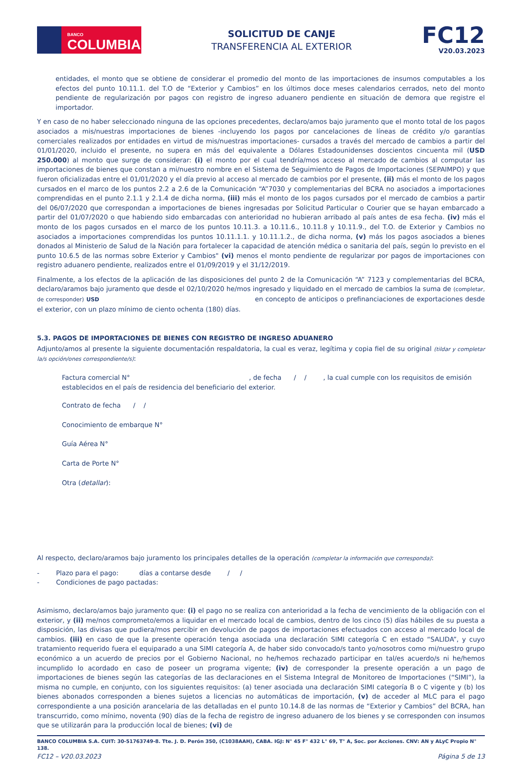BANCO
COLUMBIA
SOLICITUD DE CANJE
TRANSFERENCIA AL EXTERIOR
FC12
V20.03.2023
entidades, el monto que se obtiene de considerar el promedio del monto de las importaciones de insumos computables a los efectos del punto 10.11.1. del T.O de “Exterior y Cambios” en los últimos doce meses calendarios cerrados, neto del monto pendiente de regularización por pagos con registro de ingreso aduanero pendiente en situación de demora que registre el importador.
Y en caso de no haber seleccionado ninguna de las opciones precedentes, declaro/amos bajo juramento que el monto total de los pagos asociados a mis/nuestras importaciones de bienes -incluyendo los pagos por cancelaciones de líneas de crédito y/o garantías comerciales realizados por entidades en virtud de mis/nuestras importaciones- cursados a través del mercado de cambios a partir del 01/01/2020, incluido el presente, no supera en más del equivalente a Dólares Estadounidenses doscientos cincuenta mil (USD 250.000) al monto que surge de considerar: (i) el monto por el cual tendría/mos acceso al mercado de cambios al computar las importaciones de bienes que constan a mi/nuestro nombre en el Sistema de Seguimiento de Pagos de Importaciones (SEPAIMPO) y que fueron oficializadas entre el 01/01/2020 y el día previo al acceso al mercado de cambios por el presente, (ii) más el monto de los pagos cursados en el marco de los puntos 2.2 a 2.6 de la Comunicación “A”7030 y complementarias del BCRA no asociados a importaciones comprendidas en el punto 2.1.1 y 2.1.4 de dicha norma, (iii) más el monto de los pagos cursados por el mercado de cambios a partir del 06/07/2020 que correspondan a importaciones de bienes ingresadas por Solicitud Particular o Courier que se hayan embarcado a partir del 01/07/2020 o que habiendo sido embarcadas con anterioridad no hubieran arribado al país antes de esa fecha. (iv) más el monto de los pagos cursados en el marco de los puntos 10.11.3. a 10.11.6., 10.11.8 y 10.11.9., del T.O. de Exterior y Cambios no asociados a importaciones comprendidas los puntos 10.11.1.1. y 10.11.1.2., de dicha norma, (v) más los pagos asociados a bienes donados al Ministerio de Salud de la Nación para fortalecer la capacidad de atención médica o sanitaria del país, según lo previsto en el punto 10.6.5 de las normas sobre Exterior y Cambios" (vi) menos el monto pendiente de regularizar por pagos de importaciones con registro aduanero pendiente, realizados entre el 01/09/2019 y el 31/12/2019.
Finalmente, a los efectos de la aplicación de las disposiciones del punto 2 de la Comunicación “A” 7123 y complementarias del BCRA, declaro/aramos bajo juramento que desde el 02/10/2020 he/mos ingresado y liquidado en el mercado de cambios la suma de (completar, de corresponder) USD en concepto de anticipos o prefinanciaciones de exportaciones desde el exterior, con un plazo mínimo de ciento ochenta (180) días.
5.3. PAGOS DE IMPORTACIONES DE BIENES CON REGISTRO DE INGRESO ADUANERO
Adjunto/amos al presente la siguiente documentación respaldatoria, la cual es veraz, legítima y copia fiel de su original (tildar y completar la/s opción/ones correspondiente/s):
Factura comercial N° , de fecha / / , la cual cumple con los requisitos de emisión establecidos en el país de residencia del beneficiario del exterior.
Contrato de fecha / /
Conocimiento de embarque N°
Guía Aérea N°
Carta de Porte N°
Otra (detallar):
Al respecto, declaro/aramos bajo juramento los principales detalles de la operación (completar la información que corresponda):
- Plazo para el pago: días a contarse desde / /
- Condiciones de pago pactadas:
Asimismo, declaro/amos bajo juramento que: (i) el pago no se realiza con anterioridad a la fecha de vencimiento de la obligación con el exterior, y (ii) me/nos comprometo/emos a liquidar en el mercado local de cambios, dentro de los cinco (5) días hábiles de su puesta a disposición, las divisas que pudiera/mos percibir en devolución de pagos de importaciones efectuados con acceso al mercado local de cambios. (iii) en caso de que la presente operación tenga asociada una declaración SIMI categoría C en estado “SALIDA”, y cuyo tratamiento requerido fuera el equiparado a una SIMI categoría A, de haber sido convocado/s tanto yo/nosotros como mi/nuestro grupo económico a un acuerdo de precios por el Gobierno Nacional, no he/hemos rechazado participar en tal/es acuerdo/s ni he/hemos incumplido lo acordado en caso de poseer un programa vigente; (iv) de corresponder la presente operación a un pago de importaciones de bienes según las categorías de las declaraciones en el Sistema Integral de Monitoreo de Importaciones (“SIMI”), la misma no cumple, en conjunto, con los siguientes requisitos: (a) tener asociada una declaración SIMI categoría B o C vigente y (b) los bienes abonados corresponden a bienes sujetos a licencias no automáticas de importación, (v) de acceder al MLC para el pago correspondiente a una posición arancelaria de las detalladas en el punto 10.14.8 de las normas de “Exterior y Cambios” del BCRA, han transcurrido, como mínimo, noventa (90) días de la fecha de registro de ingreso aduanero de los bienes y se corresponden con insumos que se utilizarán para la producción local de bienes; (vi) de
BANCO COLUMBIA S.A. CUIT: 30-51763749-8. Tte. J. D. Perón 350, (C1038AAH), CABA. IGJ: N° 45 F° 432 L° 69, T° A, Soc. por Acciones. CNV: AN y ALyC Propio N° 138.
FC12 – V20.03.2023 Página 5 de 13